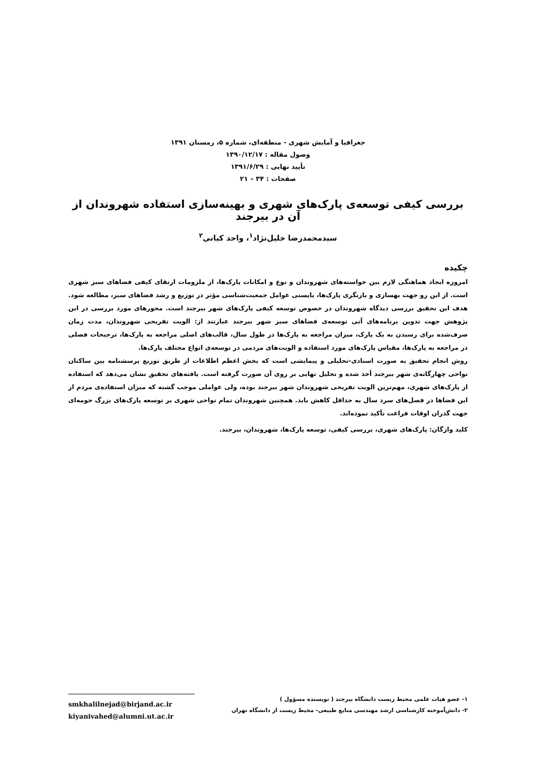جغرافیا و آمایش شهری - منطقه‌ای، شماره ۵، زمستان ۱۳۹۱
وصول مقاله : ۱۳۹۰/۱۲/۱۷
تأیید نهایی : ۱۳۹۱/۶/۲۹
صفحات : ۳۴ – ۲۱
بررسی کیفی توسعه‌ی پارک‌های شهری و بهینه‌سازی استفاده شهروندان از آن در بیرجند
سیدمحمدرضا خلیل‌نژاد<sup>۱</sup>، واحد کیانی<sup>۲</sup>
چکیده
امروزه ایجاد هماهنگی لازم بین خواسته‌های شهروندان و نوع و امکانات پارک‌ها، از ملزومات ارتقای کیفی فضاهای سبز شهری است. از این رو جهت بهسازی و بازنگری پارک‌ها، بایستی عوامل جمعیت‌شناسی مؤثر در توزیع و رشد فضاهای سبز، مطالعه شود. هدف این تحقیق بررسی دیدگاه شهروندان در خصوص توسعه کیفی پارک‌های شهر بیرجند است. محورهای مورد بررسی در این پژوهش جهت تدوین برنامه‌های آتی توسعه‌ی فضاهای سبز شهر بیرجند عبارتند از: الویت تفریحی شهروندان، مدت زمان صرف‌شده برای رسیدن به یک پارک، میزان مراجعه به پارک‌ها در طول سال، قالب‌های اصلی مراجعه به پارک‌ها، ترجیحات فصلی در مراجعه به پارک‌ها، مقیاس پارک‌های مورد استفاده و الویت‌های مردمی در توسعه‌ی انواع مختلف پارک‌ها.
روش انجام تحقیق به صورت اسنادی-تحلیلی و پیمایشی است که بخش اعظم اطلاعات از طریق توزیع پرسشنامه بین ساکنان نواحی چهارگانه‌ی شهر بیرجند أخذ شده و تحلیل نهایی بر روی آن صورت گرفته است. یافته‌های تحقیق نشان می‌دهد که استفاده از پارک‌های شهری، مهم‌ترین الویت تفریحی شهروندان شهر بیرجند بوده، ولی عواملی موجب گشته که میزان استفاده‌ی مردم از این فضاها در فصل‌های سرد سال به حداقل کاهش یابد. همچنین شهروندان تمام نواحی شهری بر توسعه پارک‌های بزرگ حومه‌ای جهت گذران اوقات فراغت تأکید نموده‌اند.
کلید واژگان: پارک‌های شهری، بررسی کیفی، توسعه پارک‌ها، شهروندان، بیرجند.
۱- عضو هیات علمی محیط زیست دانشگاه بیرجند ( نویسنده مسؤول )
۲- دانش‌آموخته کارشناسی ارشد مهندسی منابع طبیعی- محیط زیست از دانشگاه تهران
smkhalilnejad@birjand.ac.ir
kiyanivahed@alumni.ut.ac.ir